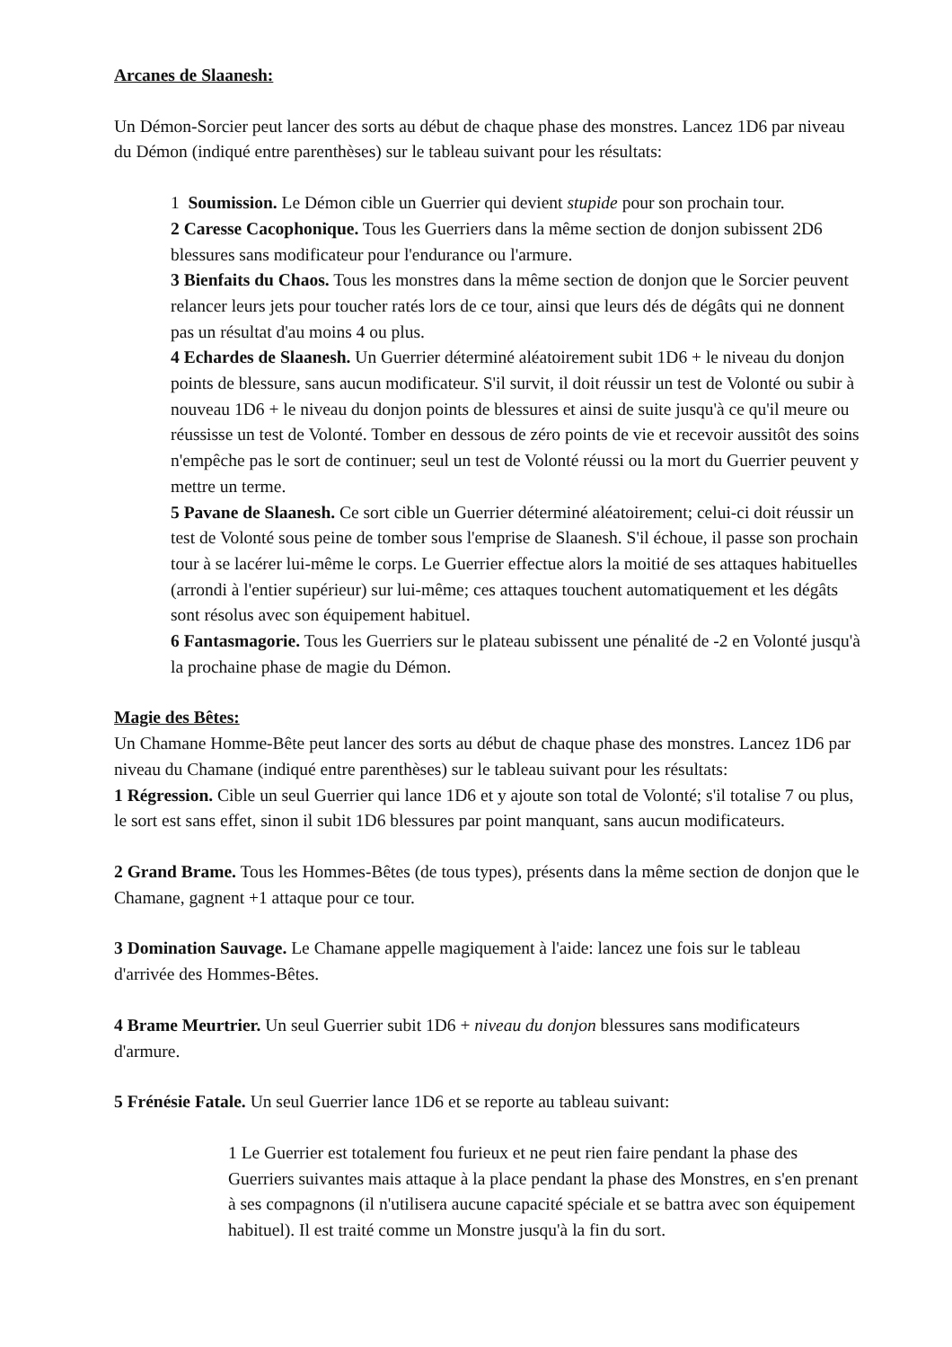Arcanes de Slaanesh:
Un Démon-Sorcier peut lancer des sorts au début de chaque phase des monstres. Lancez 1D6 par niveau du Démon (indiqué entre parenthèses) sur le tableau suivant pour les résultats:
1 Soumission. Le Démon cible un Guerrier qui devient stupide pour son prochain tour.
2 Caresse Cacophonique. Tous les Guerriers dans la même section de donjon subissent 2D6 blessures sans modificateur pour l'endurance ou l'armure.
3 Bienfaits du Chaos. Tous les monstres dans la même section de donjon que le Sorcier peuvent relancer leurs jets pour toucher ratés lors de ce tour, ainsi que leurs dés de dégâts qui ne donnent pas un résultat d'au moins 4 ou plus.
4 Echardes de Slaanesh. Un Guerrier déterminé aléatoirement subit 1D6 + le niveau du donjon points de blessure, sans aucun modificateur. S'il survit, il doit réussir un test de Volonté ou subir à nouveau 1D6 + le niveau du donjon points de blessures et ainsi de suite jusqu'à ce qu'il meure ou réussisse un test de Volonté. Tomber en dessous de zéro points de vie et recevoir aussitôt des soins n'empêche pas le sort de continuer; seul un test de Volonté réussi ou la mort du Guerrier peuvent y mettre un terme.
5 Pavane de Slaanesh. Ce sort cible un Guerrier déterminé aléatoirement; celui-ci doit réussir un test de Volonté sous peine de tomber sous l'emprise de Slaanesh. S'il échoue, il passe son prochain tour à se lacérer lui-même le corps. Le Guerrier effectue alors la moitié de ses attaques habituelles (arrondi à l'entier supérieur) sur lui-même; ces attaques touchent automatiquement et les dégâts sont résolus avec son équipement habituel.
6 Fantasmagorie. Tous les Guerriers sur le plateau subissent une pénalité de -2 en Volonté jusqu'à la prochaine phase de magie du Démon.
Magie des Bêtes:
Un Chamane Homme-Bête peut lancer des sorts au début de chaque phase des monstres. Lancez 1D6 par niveau du Chamane (indiqué entre parenthèses) sur le tableau suivant pour les résultats:
1 Régression. Cible un seul Guerrier qui lance 1D6 et y ajoute son total de Volonté; s'il totalise 7 ou plus, le sort est sans effet, sinon il subit 1D6 blessures par point manquant, sans aucun modificateurs.
2 Grand Brame. Tous les Hommes-Bêtes (de tous types), présents dans la même section de donjon que le Chamane, gagnent +1 attaque pour ce tour.
3 Domination Sauvage. Le Chamane appelle magiquement à l'aide: lancez une fois sur le tableau d'arrivée des Hommes-Bêtes.
4 Brame Meurtrier. Un seul Guerrier subit 1D6 + niveau du donjon blessures sans modificateurs d'armure.
5 Frénésie Fatale. Un seul Guerrier lance 1D6 et se reporte au tableau suivant:
1 Le Guerrier est totalement fou furieux et ne peut rien faire pendant la phase des Guerriers suivantes mais attaque à la place pendant la phase des Monstres, en s'en prenant à ses compagnons (il n'utilisera aucune capacité spéciale et se battra avec son équipement habituel). Il est traité comme un Monstre jusqu'à la fin du sort.